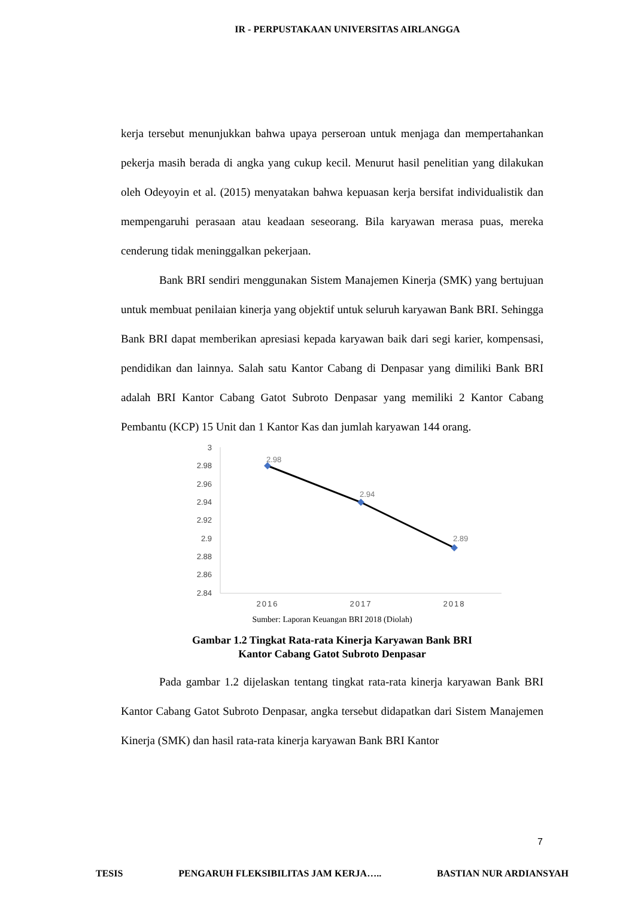IR - PERPUSTAKAAN UNIVERSITAS AIRLANGGA
kerja tersebut menunjukkan bahwa upaya perseroan untuk menjaga dan mempertahankan pekerja masih berada di angka yang cukup kecil. Menurut hasil penelitian yang dilakukan oleh Odeyoyin et al. (2015) menyatakan bahwa kepuasan kerja bersifat individualistik dan mempengaruhi perasaan atau keadaan seseorang. Bila karyawan merasa puas, mereka cenderung tidak meninggalkan pekerjaan.
Bank BRI sendiri menggunakan Sistem Manajemen Kinerja (SMK) yang bertujuan untuk membuat penilaian kinerja yang objektif untuk seluruh karyawan Bank BRI. Sehingga Bank BRI dapat memberikan apresiasi kepada karyawan baik dari segi karier, kompensasi, pendidikan dan lainnya. Salah satu Kantor Cabang di Denpasar yang dimiliki Bank BRI adalah BRI Kantor Cabang Gatot Subroto Denpasar yang memiliki 2 Kantor Cabang Pembantu (KCP) 15 Unit dan 1 Kantor Kas dan jumlah karyawan 144 orang.
3
2.98
2.96
2.94
2.92
2.9
2.88
2.86
2.84
2.98
2.94
2.89
2016
2017
2018
Sumber: Laporan Keuangan BRI 2018 (Diolah)
Gambar 1.2 Tingkat Rata-rata Kinerja Karyawan Bank BRI
Kantor Cabang Gatot Subroto Denpasar
Pada gambar 1.2 dijelaskan tentang tingkat rata-rata kinerja karyawan Bank BRI Kantor Cabang Gatot Subroto Denpasar, angka tersebut didapatkan dari Sistem Manajemen Kinerja (SMK) dan hasil rata-rata kinerja karyawan Bank BRI Kantor
7
TESIS PENGARUH FLEKSIBILITAS JAM KERJA….. BASTIAN NUR ARDIANSYAH